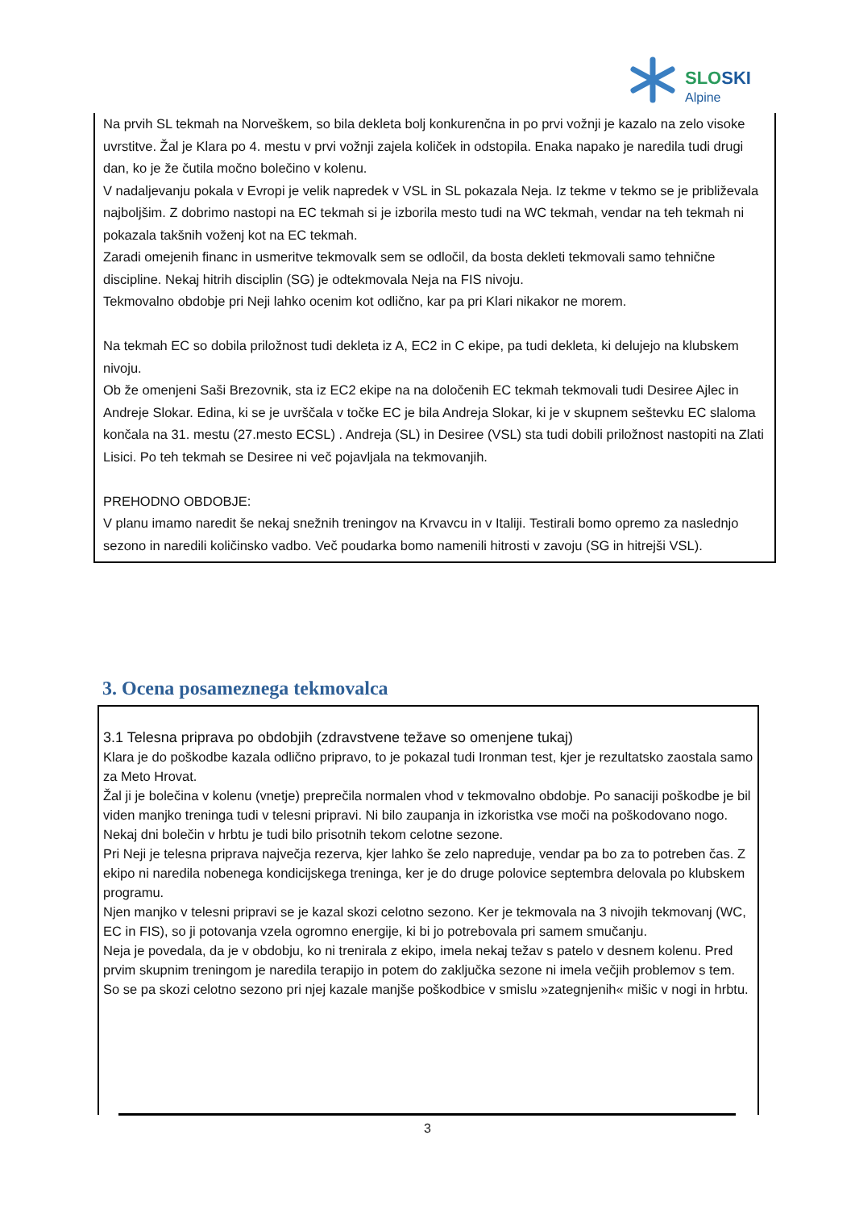SLOSKI
Alpine
Na prvih SL tekmah na Norveškem, so bila dekleta bolj konkurenčna in po prvi vožnji je kazalo na zelo visoke uvrstitve. Žal je Klara po 4. mestu v prvi vožnji zajela količek in odstopila. Enaka napako je naredila tudi drugi dan, ko je že čutila močno bolečino v kolenu.
V nadaljevanju pokala v Evropi je velik napredek v VSL in SL pokazala Neja. Iz tekme v tekmo se je približevala najboljšim. Z dobrimo nastopi na EC tekmah si je izborila mesto tudi na WC tekmah, vendar na teh tekmah ni pokazala takšnih voženj kot na EC tekmah.
Zaradi omejenih financ in usmeritve tekmovalk sem se odločil, da bosta dekleti tekmovali samo tehnične discipline. Nekaj hitrih disciplin (SG) je odtekmovala Neja na FIS nivoju.
Tekmovalno obdobje pri Neji lahko ocenim kot odlično, kar pa pri Klari nikakor ne morem.
Na tekmah EC so dobila priložnost tudi dekleta iz A, EC2 in C ekipe, pa tudi dekleta, ki delujejo na klubskem nivoju.
Ob že omenjeni Saši Brezovnik, sta iz EC2 ekipe na na določenih EC tekmah tekmovali tudi Desiree Ajlec in Andreje Slokar. Edina, ki se je uvrščala v točke EC je bila Andreja Slokar, ki je v skupnem seštevku EC slaloma končala na 31. mestu (27.mesto ECSL) . Andreja (SL) in Desiree (VSL) sta tudi dobili priložnost nastopiti na Zlati Lisici. Po teh tekmah se Desiree ni več pojavljala na tekmovanjih.
PREHODNO OBDOBJE:
V planu imamo naredit še nekaj snežnih treningov na Krvavcu in v Italiji. Testirali bomo opremo za naslednjo sezono in naredili količinsko vadbo. Več poudarka bomo namenili hitrosti v zavoju (SG in hitrejši VSL).
3. Ocena posameznega tekmovalca
3.1 Telesna priprava po obdobjih (zdravstvene težave so omenjene tukaj)
Klara je do poškodbe kazala odlično pripravo, to je pokazal tudi Ironman test, kjer je rezultatsko zaostala samo za Meto Hrovat.
Žal ji je bolečina v kolenu (vnetje) preprečila normalen vhod v tekmovalno obdobje. Po sanaciji poškodbe je bil viden manjko treninga tudi v telesni pripravi. Ni bilo zaupanja in izkoristka vse moči na poškodovano nogo.
Nekaj dni bolečin v hrbtu je tudi bilo prisotnih tekom celotne sezone.
Pri Neji je telesna priprava največja rezerva, kjer lahko še zelo napreduje, vendar pa bo za to potreben čas. Z ekipo ni naredila nobenega kondicijskega treninga, ker je do druge polovice septembra delovala po klubskem programu.
Njen manjko v telesni pripravi se je kazal skozi celotno sezono. Ker je tekmovala na 3 nivojih tekmovanj (WC, EC in FIS), so ji potovanja vzela ogromno energije, ki bi jo potrebovala pri samem smučanju.
Neja je povedala, da je v obdobju, ko ni trenirala z ekipo, imela nekaj težav s patelo v desnem kolenu. Pred prvim skupnim treningom je naredila terapijo in potem do zaključka sezone ni imela večjih problemov s tem.
So se pa skozi celotno sezono pri njej kazale manjše poškodbice v smislu »zategnjenih« mišic v nogi in hrbtu.
3